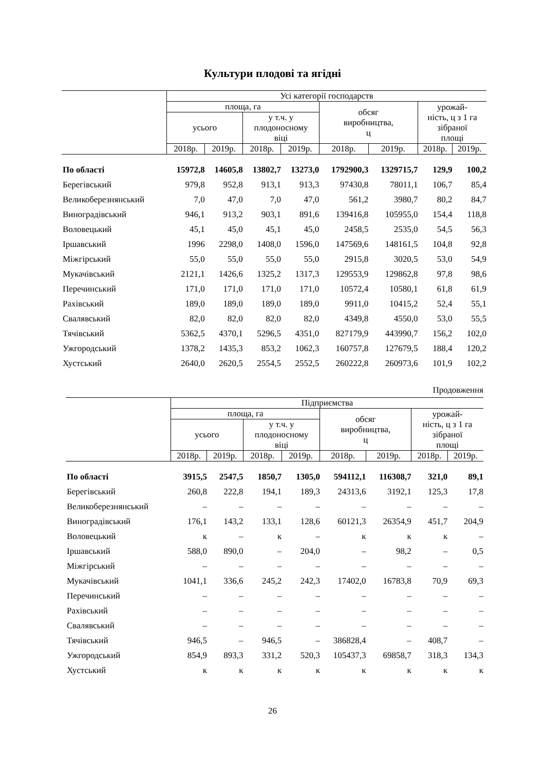Культури плодові та ягідні
| | Усі категорії господарств | | | | | | | |
| | площа, га | | | | обсяг виробництва, ц | | урожай- ність, ц з 1 га зібраної площі | |
| | усього | | у т.ч. у плодоносному віці | | | | | |
| | 2018р. | 2019р. | 2018р. | 2019р. | 2018р. | 2019р. | 2018р. | 2019р. |
| По області | 15972,8 | 14605,8 | 13802,7 | 13273,0 | 1792900,3 | 1329715,7 | 129,9 | 100,2 |
| Берегівський | 979,8 | 952,8 | 913,1 | 913,3 | 97430,8 | 78011,1 | 106,7 | 85,4 |
| Великоберезнянський | 7,0 | 47,0 | 7,0 | 47,0 | 561,2 | 3980,7 | 80,2 | 84,7 |
| Виноградівський | 946,1 | 913,2 | 903,1 | 891,6 | 139416,8 | 105955,0 | 154,4 | 118,8 |
| Воловецький | 45,1 | 45,0 | 45,1 | 45,0 | 2458,5 | 2535,0 | 54,5 | 56,3 |
| Іршавський | 1996 | 2298,0 | 1408,0 | 1596,0 | 147569,6 | 148161,5 | 104,8 | 92,8 |
| Міжгірський | 55,0 | 55,0 | 55,0 | 55,0 | 2915,8 | 3020,5 | 53,0 | 54,9 |
| Мукачівський | 2121,1 | 1426,6 | 1325,2 | 1317,3 | 129553,9 | 129862,8 | 97,8 | 98,6 |
| Перечинський | 171,0 | 171,0 | 171,0 | 171,0 | 10572,4 | 10580,1 | 61,8 | 61,9 |
| Рахівський | 189,0 | 189,0 | 189,0 | 189,0 | 9911,0 | 10415,2 | 52,4 | 55,1 |
| Свалявський | 82,0 | 82,0 | 82,0 | 82,0 | 4349,8 | 4550,0 | 53,0 | 55,5 |
| Тячівський | 5362,5 | 4370,1 | 5296,5 | 4351,0 | 827179,9 | 443990,7 | 156,2 | 102,0 |
| Ужгородський | 1378,2 | 1435,3 | 853,2 | 1062,3 | 160757,8 | 127679,5 | 188,4 | 120,2 |
| Хустський | 2640,0 | 2620,5 | 2554,5 | 2552,5 | 260222,8 | 260973,6 | 101,9 | 102,2 |
Продовження
| | Підприємства | | | | | | | |
| | площа, га | | | | обсяг виробництва, ц | | урожай- ність, ц з 1 га зібраної площі | |
| | усього | | у т.ч. у плодоносному віці | | | | | |
| | 2018р. | 2019р. | 2018р. | 2019р. | 2018р. | 2019р. | 2018р. | 2019р. |
| По області | 3915,5 | 2547,5 | 1850,7 | 1305,0 | 594112,1 | 116308,7 | 321,0 | 89,1 |
| Берегівський | 260,8 | 222,8 | 194,1 | 189,3 | 24313,6 | 3192,1 | 125,3 | 17,8 |
| Великоберезнянський | – | – | – | – | – | – | – | – |
| Виноградівський | 176,1 | 143,2 | 133,1 | 128,6 | 60121,3 | 26354,9 | 451,7 | 204,9 |
| Воловецький | к | – | к | – | к | к | к | – |
| Іршавський | 588,0 | 890,0 | – | 204,0 | – | 98,2 | – | 0,5 |
| Міжгірський | – | – | – | – | – | – | – | – |
| Мукачівський | 1041,1 | 336,6 | 245,2 | 242,3 | 17402,0 | 16783,8 | 70,9 | 69,3 |
| Перечинський | – | – | – | – | – | – | – | – |
| Рахівський | – | – | – | – | – | – | – | – |
| Свалявський | – | – | – | – | – | – | – | – |
| Тячівський | 946,5 | – | 946,5 | – | 386828,4 | – | 408,7 | – |
| Ужгородський | 854,9 | 893,3 | 331,2 | 520,3 | 105437,3 | 69858,7 | 318,3 | 134,3 |
| Хустський | к | к | к | к | к | к | к | к |
26